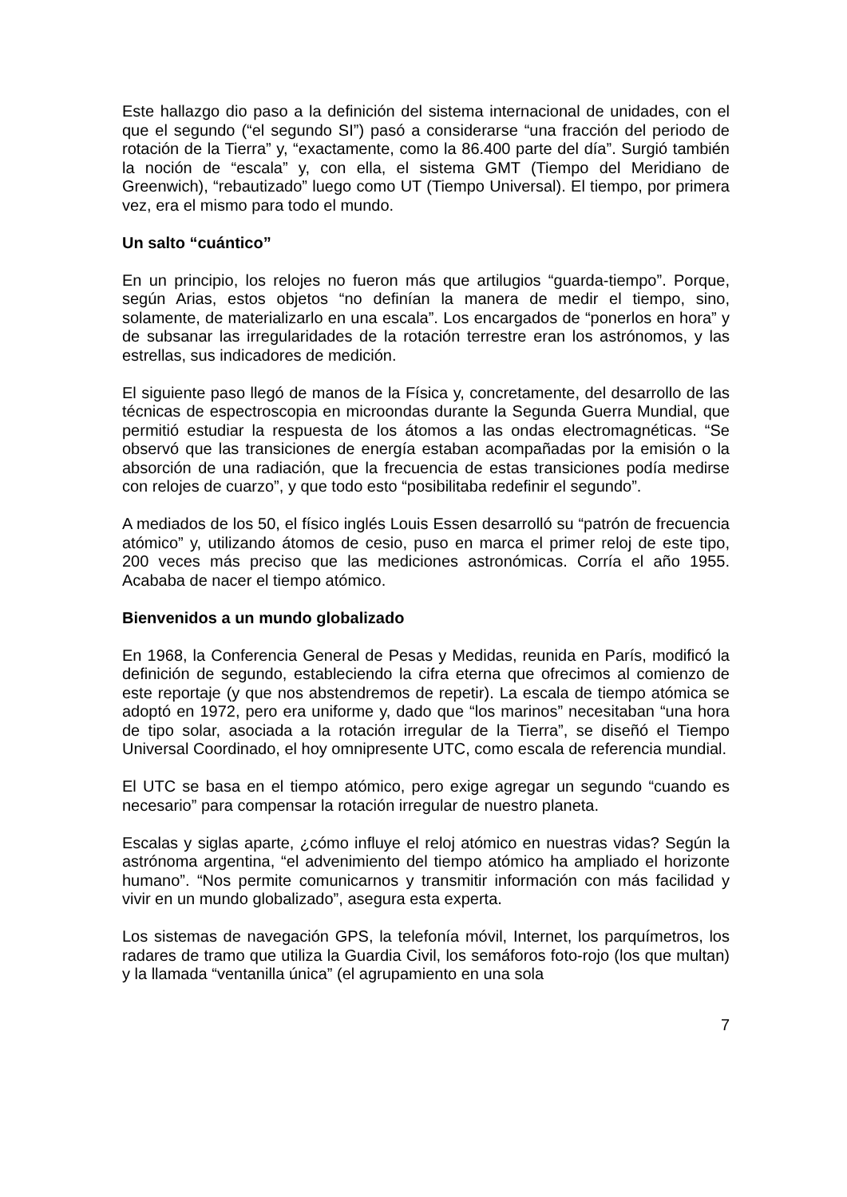Este hallazgo dio paso a la definición del sistema internacional de unidades, con el que el segundo (“el segundo SI”) pasó a considerarse “una fracción del periodo de rotación de la Tierra” y, “exactamente, como la 86.400 parte del día”. Surgió también la noción de “escala” y, con ella, el sistema GMT (Tiempo del Meridiano de Greenwich), “rebautizado” luego como UT (Tiempo Universal). El tiempo, por primera vez, era el mismo para todo el mundo.
Un salto “cuántico”
En un principio, los relojes no fueron más que artilugios “guarda-tiempo”. Porque, según Arias, estos objetos “no definían la manera de medir el tiempo, sino, solamente, de materializarlo en una escala”. Los encargados de “ponerlos en hora” y de subsanar las irregularidades de la rotación terrestre eran los astrónomos, y las estrellas, sus indicadores de medición.
El siguiente paso llegó de manos de la Física y, concretamente, del desarrollo de las técnicas de espectroscopia en microondas durante la Segunda Guerra Mundial, que permitió estudiar la respuesta de los átomos a las ondas electromagnéticas. “Se observó que las transiciones de energía estaban acompañadas por la emisión o la absorción de una radiación, que la frecuencia de estas transiciones podía medirse con relojes de cuarzo”, y que todo esto “posibilitaba redefinir el segundo”.
A mediados de los 50, el físico inglés Louis Essen desarrolló su “patrón de frecuencia atómico” y, utilizando átomos de cesio, puso en marca el primer reloj de este tipo, 200 veces más preciso que las mediciones astronómicas. Corría el año 1955. Acababa de nacer el tiempo atómico.
Bienvenidos a un mundo globalizado
En 1968, la Conferencia General de Pesas y Medidas, reunida en París, modificó la definición de segundo, estableciendo la cifra eterna que ofrecimos al comienzo de este reportaje (y que nos abstendremos de repetir). La escala de tiempo atómica se adoptó en 1972, pero era uniforme y, dado que “los marinos” necesitaban “una hora de tipo solar, asociada a la rotación irregular de la Tierra”, se diseñó el Tiempo Universal Coordinado, el hoy omnipresente UTC, como escala de referencia mundial.
El UTC se basa en el tiempo atómico, pero exige agregar un segundo “cuando es necesario” para compensar la rotación irregular de nuestro planeta.
Escalas y siglas aparte, ¿cómo influye el reloj atómico en nuestras vidas? Según la astrónoma argentina, “el advenimiento del tiempo atómico ha ampliado el horizonte humano”. “Nos permite comunicarnos y transmitir información con más facilidad y vivir en un mundo globalizado”, asegura esta experta.
Los sistemas de navegación GPS, la telefonía móvil, Internet, los parquímetros, los radares de tramo que utiliza la Guardia Civil, los semáforos foto-rojo (los que multan) y la llamada “ventanilla única” (el agrupamiento en una sola
7